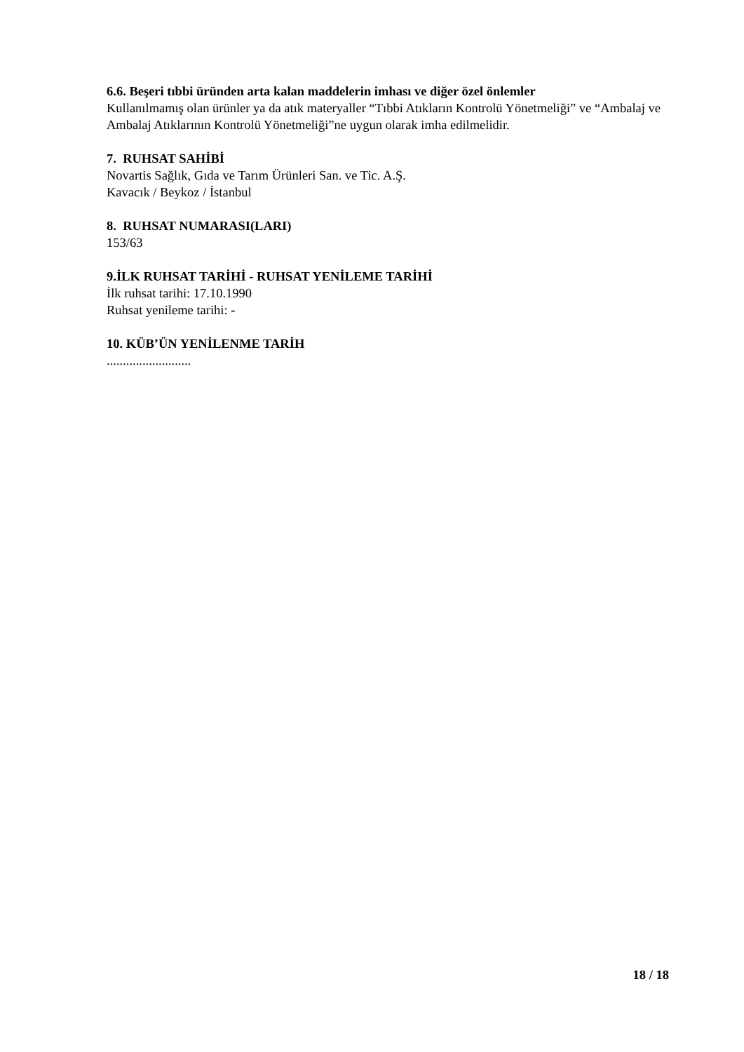6.6. Beşeri tıbbi üründen arta kalan maddelerin imhası ve diğer özel önlemler
Kullanılmamış olan ürünler ya da atık materyaller “Tıbbi Atıkların Kontrolü Yönetmeliği” ve “Ambalaj ve Ambalaj Atıklarının Kontrolü Yönetmeliği”ne uygun olarak imha edilmelidir.
7. RUHSAT SAHİBİ
Novartis Sağlık, Gıda ve Tarım Ürünleri San. ve Tic. A.Ş.
Kavacık / Beykoz / İstanbul
8. RUHSAT NUMARASI(LARI)
153/63
9.İLK RUHSAT TARİHİ - RUHSAT YENİLEME TARİHİ
İlk ruhsat tarihi: 17.10.1990
Ruhsat yenileme tarihi: -
10. KÜB’ÜN YENİLENME TARİH
..........................
18 / 18